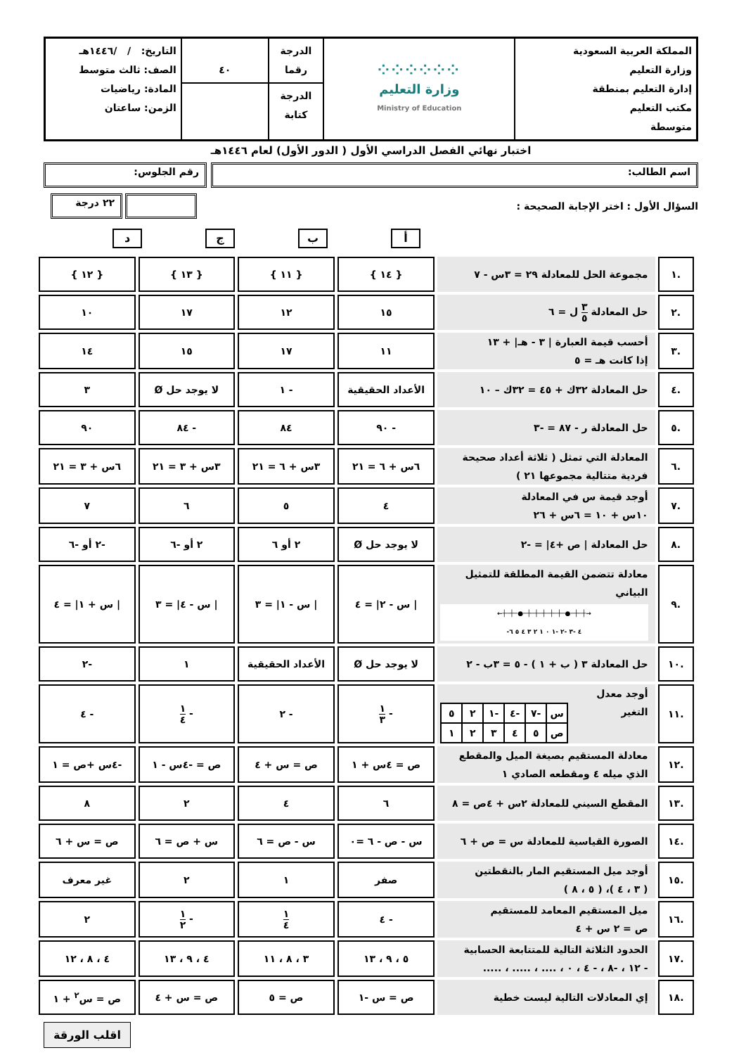| المملكة العربية السعودية وزارة التعليم إدارة التعليم بمنطقة مكتب التعليم متوسطة | ⁘⁘⁘⁘⁘⁘ وزارة التعليم Ministry of Education | الدرجة رقما | ٤٠ | التاريخ: / /١٤٤٦هـ الصف: ثالث متوسط المادة: رياضيات الزمن: ساعتان |
| | | الدرجة كتابة | | |
اختبار نهائي الفصل الدراسي الأول ( الدور الأول) لعام ١٤٤٦هـ
اسم الطالب: رقم الجلوس:
السؤال الأول : اختر الإجابة الصحيحة : ٢٢ درجة
أبجد
| .١ | مجموعة الحل للمعادلة ٢٩ = ٣س - ٧ | { ١٤ } | { ١١ } | { ١٣ } | { ١٢ } |
| .٢ | حل المعادلة ٣ ٥ ل = ٦ | ١٥ | ١٢ | ١٧ | ١٠ |
| .٣ | أحسب قيمة العبارة / ٣ - هـ/ + ١٣ إذا كانت هـ = ٥ | ١١ | ١٧ | ١٥ | ١٤ |
| .٤ | حل المعادلة ٣٢ك + ٤٥ = ٣٢ك – ١٠ | الأعداد الحقيقية | - ١ | لا يوجد حل Ø | ٣ |
| .٥ | حل المعادلة ر - ٨٧ = -٣ | - ٩٠ | ٨٤ | - ٨٤ | ٩٠ |
| .٦ | المعادلة التي تمثل ( ثلاثة أعداد صحيحة فردية متتالية مجموعها ٢١ ) | ٦س + ٦ = ٢١ | ٣س + ٦ = ٢١ | ٣س + ٣ = ٢١ | ٦س + ٣ = ٢١ |
| .٧ | أوجد قيمة س في المعادلة ١٠س + ١٠ = ٦س + ٢٦ | ٤ | ٥ | ٦ | ٧ |
| .٨ | حل المعادلة / ص +٤/ = -٢ | لا يوجد حل Ø | ٢ أو ٦ | ٢ أو -٦ | -٢ أو -٦ |
| .٩ | معادلة تتضمن القيمة المطلقة للتمثيل البياني ←┼─┼─●─┼─┼─┼─┼─┼─●─┼─┼→ -٤ -٣ -٢ -١ ٠ ١ ٢ ٣ ٤ ٥ ٦ | / س - ٢/ = ٤ | / س - ١/ = ٣ | / س - ٤/ = ٣ | / س + ١/ = ٤ |
| .١٠ | حل المعادلة ٣ ( ب + ١ ) - ٥ = ٣ب - ٢ | لا يوجد حل Ø | الأعداد الحقيقية | ١ | -٢ |
| .١١ | أوجد معدل التغير / س / -٧ / -٤ / -١ / ٢ / ٥ / / ص / ٥ / ٤ / ٣ / ٢ / ١ / | - ١ ٣ | - ٢ | - ١ ٤ | - ٤ |
| .١٢ | معادلة المستقيم بصيغة الميل والمقطع الذي ميله ٤ ومقطعه الصادي ١ | ص = ٤س + ١ | ص = س + ٤ | ص = -٤س - ١ | -٤س +ص = ١ |
| .١٣ | المقطع السيني للمعادلة ٢س + ٤ص = ٨ | ٦ | ٤ | ٢ | ٨ |
| .١٤ | الصورة القياسية للمعادلة س = ص + ٦ | س - ص - ٦ =٠ | س - ص = ٦ | س + ص = ٦ | ص = س + ٦ |
| .١٥ | أوجد ميل المستقيم المار بالنقطتين ( ٣ ، ٤ )، ( ٥ ، ٨ ) | صفر | ١ | ٢ | غير معرف |
| .١٦ | ميل المستقيم المعامد للمستقيم ص = ٢ س + ٤ | - ٤ | ١ ٤ | - ١ ٢ | ٢ |
| .١٧ | الحدود الثلاثة التالية للمتتابعة الحسابية - ١٢ ، -٨ ، - ٤ ، ٠ ، .... ، ..... ، ..... | ٥ ، ٩ ، ١٣ | ٣ ، ٨ ، ١١ | ٤ ، ٩ ، ١٣ | ٤ ، ٨ ، ١٢ |
| .١٨ | إي المعادلات التالية ليست خطية | ص = س -١ | ص = ٥ | ص = س + ٤ | ص = س<sup>٢</sup> + ١ |
اقلب الورقة